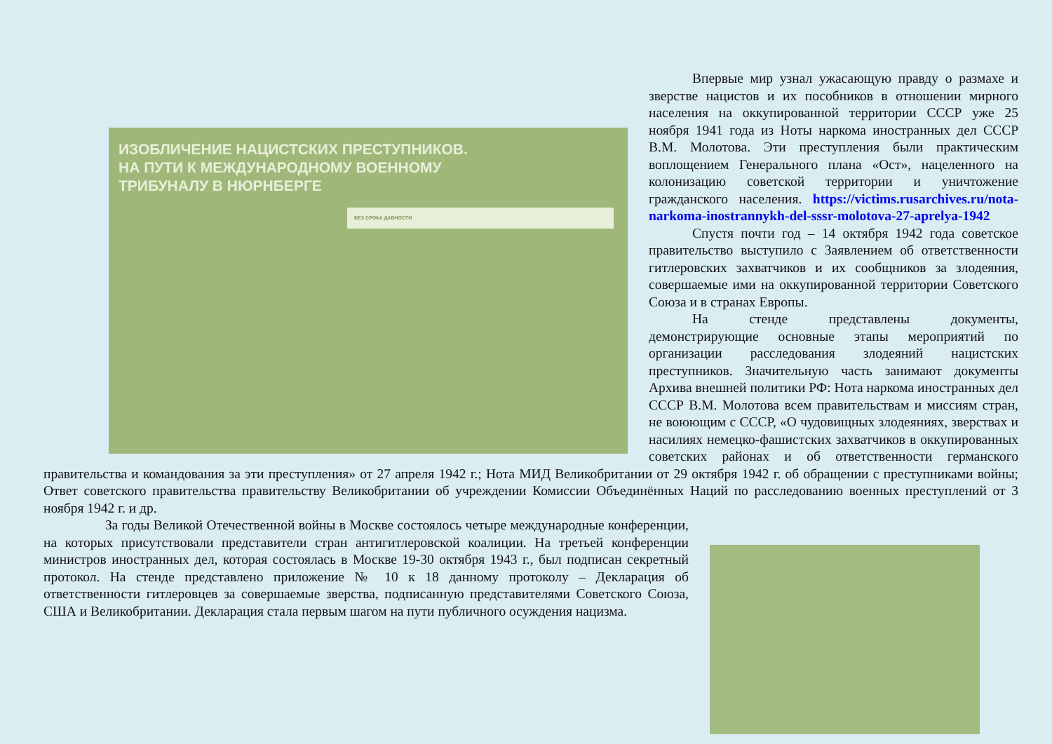ИЗОБЛИЧЕНИЕ НАЦИСТСКИХ ПРЕСТУПНИКОВ.
НА ПУТИ К МЕЖДУНАРОДНОМУ ВОЕННОМУ
ТРИБУНАЛУ В НЮРНБЕРГЕ
БЕЗ СРОКА ДАВНОСТИ
Впервые мир узнал ужасающую правду о размахе и зверстве нацистов и их пособников в отношении мирного населения на оккупированной территории СССР уже 25 ноября 1941 года из Ноты наркома иностранных дел СССР В.М. Молотова. Эти преступления были практическим воплощением Генерального плана «Ост», нацеленного на колонизацию советской территории и уничтожение гражданского населения. https://victims.rusarchives.ru/nota-narkoma-inostrannykh-del-sssr-molotova-27-aprelya-1942
Спустя почти год – 14 октября 1942 года советское правительство выступило с Заявлением об ответственности гитлеровских захватчиков и их сообщников за злодеяния, совершаемые ими на оккупированной территории Советского Союза и в странах Европы.
На стенде представлены документы, демонстрирующие основные этапы мероприятий по организации расследования злодеяний нацистских преступников. Значительную часть занимают документы Архива внешней политики РФ: Нота наркома иностранных дел СССР В.М. Молотова всем правительствам и миссиям стран, не воюющим с СССР, «О чудовищных злодеяниях, зверствах и насилиях немецко-фашистских захватчиков в оккупированных советских районах и об ответственности германского правительства и командования за эти преступления» от 27 апреля 1942 г.; Нота МИД Великобритании от 29 октября 1942 г. об обращении с преступниками войны; Ответ советского правительства правительству Великобритании об учреждении Комиссии Объединённых Наций по расследованию военных преступлений от 3 ноября 1942 г. и др.
За годы Великой Отечественной войны в Москве состоялось четыре международные конференции, на которых присутствовали представители стран антигитлеровской коалиции. На третьей конференции министров иностранных дел, которая состоялась в Москве 19-30 октября 1943 г., был подписан секретный протокол. На стенде представлено приложение № 10 к 18 данному протоколу – Декларация об ответственности гитлеровцев за совершаемые зверства, подписанную представителями Советского Союза, США и Великобритании. Декларация стала первым шагом на пути публичного осуждения нацизма.